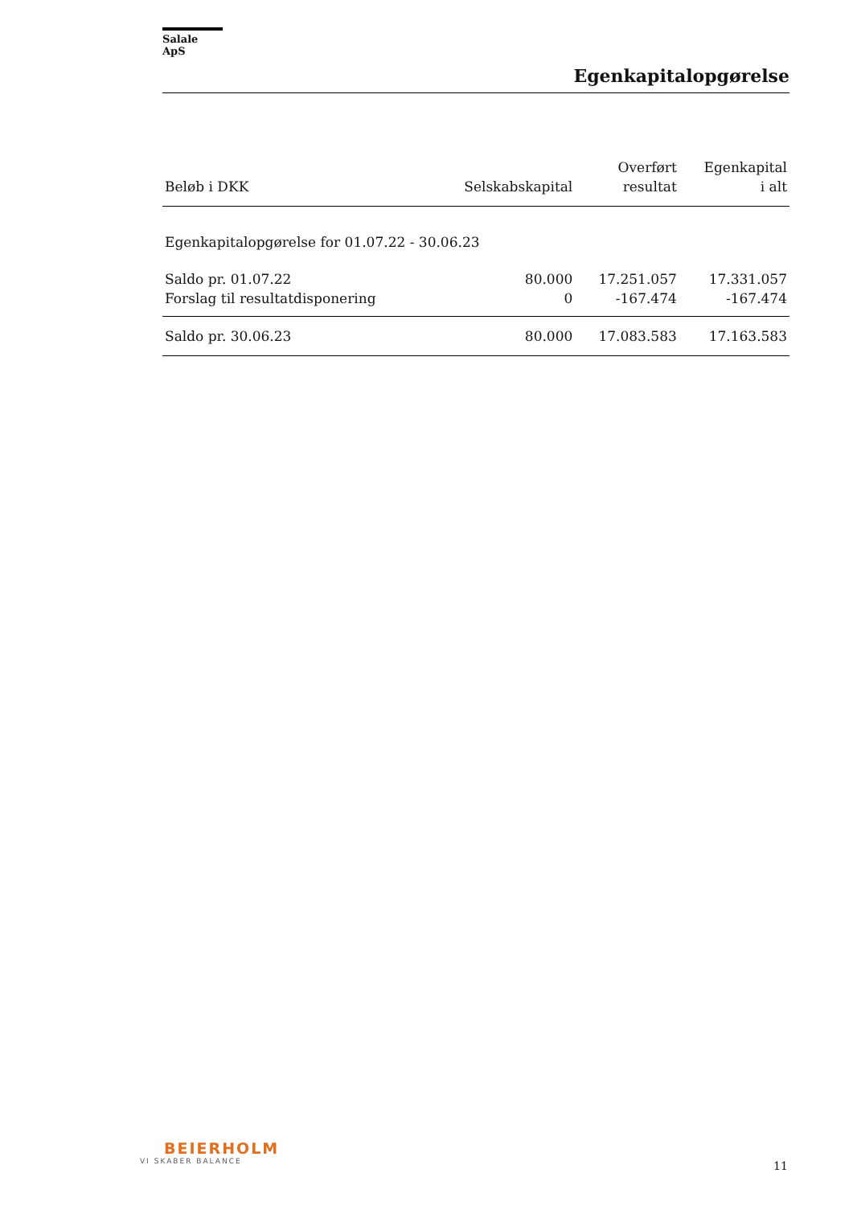Salale ApS
Egenkapitalopgørelse
| Beløb i DKK | Selskabskapital | Overført resultat | Egenkapital i alt |
| --- | --- | --- | --- |
| Egenkapitalopgørelse for 01.07.22 - 30.06.23 | | | |
| Saldo pr. 01.07.22 | 80.000 | 17.251.057 | 17.331.057 |
| Forslag til resultatdisponering | 0 | -167.474 | -167.474 |
| Saldo pr. 30.06.23 | 80.000 | 17.083.583 | 17.163.583 |
BEIERHOLM
VI SKABER BALANCE
11